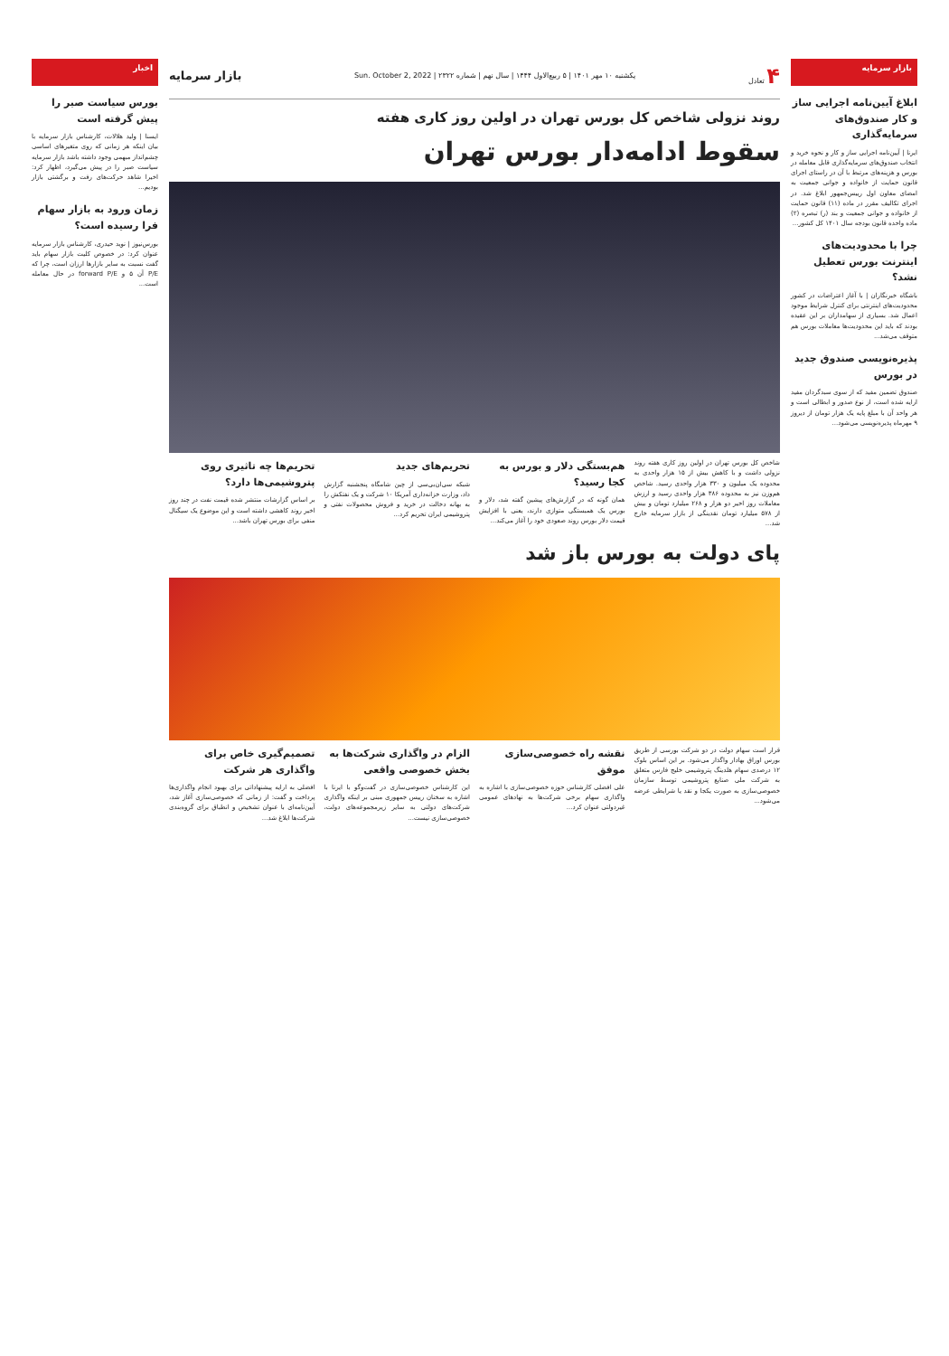بازار سرمایه
ابلاغ آیین‌نامه اجرایی ساز و کار صندوق‌های سرمایه‌گذاری
ایرنا | آیین‌نامه اجرایی ساز و کار و نحوه خرید و انتخاب صندوق‌های سرمایه‌گذاری قابل معامله در بورس و هزینه‌های مرتبط با آن در راستای اجرای قانون حمایت از خانواده و جوانی جمعیت به امضای معاون اول رییس‌جمهور ابلاغ شد. در اجرای تکالیف مقرر در ماده (۱۱) قانون حمایت از خانواده و جوانی جمعیت و بند (ر) تبصره (۲) ماده واحده قانون بودجه سال ۱۴۰۱ کل کشور...
چرا با محدودیت‌های اینترنت بورس تعطیل نشد؟
باشگاه خبرنگاران | با آغاز اعتراضات در کشور محدودیت‌های اینترنتی برای کنترل شرایط موجود اعمال شد. بسیاری از سهامداران بر این عقیده بودند که باید این محدودیت‌ها معاملات بورس هم متوقف می‌شد...
پذیره‌نویسی صندوق جدید در بورس
صندوق تضمین مفید که از سوی سبدگردان مفید ارایه شده است، از نوع صدور و ابطالی است و هر واحد آن با مبلغ پایه یک هزار تومان از دیروز ۹ مهرماه پذیره‌نویسی می‌شود...
۴ تعادل یکشنبه ۱۰ مهر ۱۴۰۱ | ۵ ربیع‌الاول ۱۴۴۴ | سال نهم | شماره ۲۳۲۲ | Sun. October 2, 2022 بازار سرمایه
روند نزولی شاخص کل بورس تهران در اولین روز کاری هفته
سقوط ادامه‌دار بورس تهران
شاخص کل بورس تهران در اولین روز کاری هفته روند نزولی داشت و با کاهش بیش از ۱۵ هزار واحدی به محدوده یک میلیون و ۳۳۰ هزار واحدی رسید. شاخص هم‌وزن نیز به محدوده ۳۸۶ هزار واحدی رسید و ارزش معاملات روز اخیر دو هزار و ۲۶۸ میلیارد تومان و بیش از ۵۷۸ میلیارد تومان نقدینگی از بازار سرمایه خارج شد...
هم‌بستگی دلار و بورس به کجا رسید؟
همان گونه که در گزارش‌های پیشین گفته شد، دلار و بورس یک همبستگی متوازی دارند، یعنی با افزایش قیمت دلار بورس روند صعودی خود را آغاز می‌کند...
تحریم‌های جدید
شبکه سی‌ان‌بی‌سی از چین شامگاه پنجشنبه گزارش داد، وزارت خزانه‌داری آمریکا ۱۰ شرکت و یک نفتکش را به بهانه دخالت در خرید و فروش محصولات نفتی و پتروشیمی ایران تحریم کرد...
تحریم‌ها چه تاثیری روی پتروشیمی‌ها دارد؟
بر اساس گزارشات منتشر شده قیمت نفت در چند روز اخیر روند کاهشی داشته است و این موضوع یک سیگنال منفی برای بورس تهران باشد...
پای دولت به بورس باز شد
قرار است سهام دولت در دو شرکت بورسی از طریق بورس اوراق بهادار واگذار می‌شود. بر این اساس بلوک ۱۲ درصدی سهام هلدینگ پتروشیمی خلیج فارس متعلق به شرکت ملی صنایع پتروشیمی توسط سازمان خصوصی‌سازی به صورت یکجا و نقد یا شرایطی عرضه می‌شود...
نقشه راه خصوصی‌سازی موفق
علی افضلی کارشناس حوزه خصوصی‌سازی با اشاره به واگذاری سهام برخی شرکت‌ها به نهادهای عمومی غیردولتی عنوان کرد...
الزام در واگذاری شرکت‌ها به بخش خصوصی واقعی
این کارشناس خصوصی‌سازی در گفت‌وگو با ایرنا با اشاره به سخنان رییس جمهوری مبنی بر اینکه واگذاری شرکت‌های دولتی به سایر زیرمجموعه‌های دولت، خصوصی‌سازی نیست...
تصمیم‌گیری خاص برای واگذاری هر شرکت
افضلی به ارایه پیشنهاداتی برای بهبود انجام واگذاری‌ها پرداخت و گفت: از زمانی که خصوصی‌سازی آغاز شد، آیین‌نامه‌ای با عنوان تشخیص و انطباق برای گروه‌بندی شرکت‌ها ابلاغ شد...
اخبار
بورس سیاست صبر را پیش گرفته است
ایسنا | ولید هلالات، کارشناس بازار سرمایه با بیان اینکه هر زمانی که روی متغیرهای اساسی چشم‌انداز مبهمی وجود داشته باشد بازار سرمایه سیاست صبر را در پیش می‌گیرد، اظهار کرد: اخیرا شاهد حرکت‌های رفت و برگشتی بازار بودیم...
زمان ورود به بازار سهام فرا رسیده است؟
بورس‌نیوز | نوید حیدری، کارشناس بازار سرمایه عنوان کرد: در خصوص کلیت بازار سهام باید گفت نسبت به سایر بازارها ارزان است، چرا که P/E آن ۵ و forward P/E در حال معامله است...